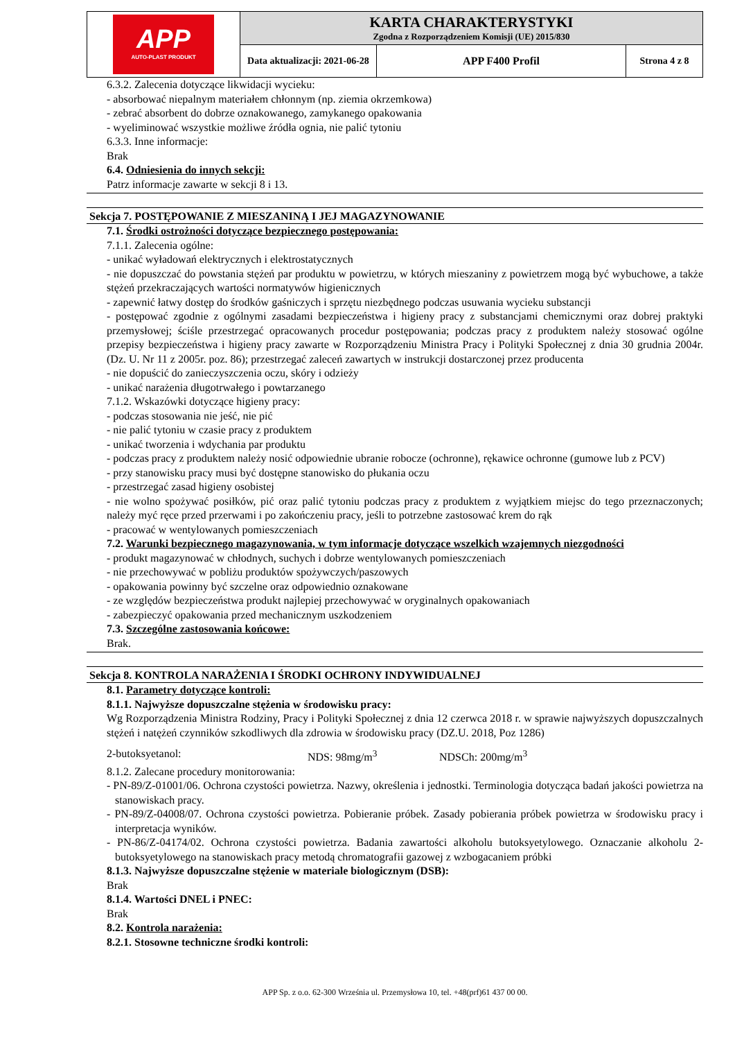| APP AUTO-PLAST PRODUKT | KARTA CHARAKTERYSTYKI Zgodna z Rozporządzeniem Komisji (UE) 2015/830 | | |
| | Data aktualizacji: 2021-06-28 | APP F400 Profil | Strona 4 z 8 |
6.3.2. Zalecenia dotyczące likwidacji wycieku:
- absorbować niepalnym materiałem chłonnym (np. ziemia okrzemkowa)
- zebrać absorbent do dobrze oznakowanego, zamykanego opakowania
- wyeliminować wszystkie możliwe źródła ognia, nie palić tytoniu
6.3.3. Inne informacje:
Brak
6.4. Odniesienia do innych sekcji:
Patrz informacje zawarte w sekcji 8 i 13.
Sekcja 7. POSTĘPOWANIE Z MIESZANINĄ I JEJ MAGAZYNOWANIE
7.1. Środki ostrożności dotyczące bezpiecznego postępowania:
7.1.1. Zalecenia ogólne:
- unikać wyładowań elektrycznych i elektrostatycznych
- nie dopuszczać do powstania stężeń par produktu w powietrzu, w których mieszaniny z powietrzem mogą być wybuchowe, a także stężeń przekraczających wartości normatywów higienicznych
- zapewnić łatwy dostęp do środków gaśniczych i sprzętu niezbędnego podczas usuwania wycieku substancji
- postępować zgodnie z ogólnymi zasadami bezpieczeństwa i higieny pracy z substancjami chemicznymi oraz dobrej praktyki przemysłowej; ściśle przestrzegać opracowanych procedur postępowania; podczas pracy z produktem należy stosować ogólne przepisy bezpieczeństwa i higieny pracy zawarte w Rozporządzeniu Ministra Pracy i Polityki Społecznej z dnia 30 grudnia 2004r. (Dz. U. Nr 11 z 2005r. poz. 86); przestrzegać zaleceń zawartych w instrukcji dostarczonej przez producenta
- nie dopuścić do zanieczyszczenia oczu, skóry i odzieży
- unikać narażenia długotrwałego i powtarzanego
7.1.2. Wskazówki dotyczące higieny pracy:
- podczas stosowania nie jeść, nie pić
- nie palić tytoniu w czasie pracy z produktem
- unikać tworzenia i wdychania par produktu
- podczas pracy z produktem należy nosić odpowiednie ubranie robocze (ochronne), rękawice ochronne (gumowe lub z PCV)
- przy stanowisku pracy musi być dostępne stanowisko do płukania oczu
- przestrzegać zasad higieny osobistej
- nie wolno spożywać posiłków, pić oraz palić tytoniu podczas pracy z produktem z wyjątkiem miejsc do tego przeznaczonych; należy myć ręce przed przerwami i po zakończeniu pracy, jeśli to potrzebne zastosować krem do rąk
- pracować w wentylowanych pomieszczeniach
7.2. Warunki bezpiecznego magazynowania, w tym informacje dotyczące wszelkich wzajemnych niezgodności
- produkt magazynować w chłodnych, suchych i dobrze wentylowanych pomieszczeniach
- nie przechowywać w pobliżu produktów spożywczych/paszowych
- opakowania powinny być szczelne oraz odpowiednio oznakowane
- ze względów bezpieczeństwa produkt najlepiej przechowywać w oryginalnych opakowaniach
- zabezpieczyć opakowania przed mechanicznym uszkodzeniem
7.3. Szczególne zastosowania końcowe:
Brak.
Sekcja 8. KONTROLA NARAŻENIA I ŚRODKI OCHRONY INDYWIDUALNEJ
8.1. Parametry dotyczące kontroli:
8.1.1. Najwyższe dopuszczalne stężenia w środowisku pracy:
Wg Rozporządzenia Ministra Rodziny, Pracy i Polityki Społecznej z dnia 12 czerwca 2018 r. w sprawie najwyższych dopuszczalnych stężeń i natężeń czynników szkodliwych dla zdrowia w środowisku pracy (DZ.U. 2018, Poz 1286)
2-butoksyetanol: NDS: 98mg/m<sup>3</sup> NDSCh: 200mg/m<sup>3</sup>
8.1.2. Zalecane procedury monitorowania:
- PN-89/Z-01001/06. Ochrona czystości powietrza. Nazwy, określenia i jednostki. Terminologia dotycząca badań jakości powietrza na stanowiskach pracy.
- PN-89/Z-04008/07. Ochrona czystości powietrza. Pobieranie próbek. Zasady pobierania próbek powietrza w środowisku pracy i interpretacja wyników.
- PN-86/Z-04174/02. Ochrona czystości powietrza. Badania zawartości alkoholu butoksyetylowego. Oznaczanie alkoholu 2-butoksyetylowego na stanowiskach pracy metodą chromatografii gazowej z wzbogacaniem próbki
8.1.3. Najwyższe dopuszczalne stężenie w materiale biologicznym (DSB):
Brak
8.1.4. Wartości DNEL i PNEC:
Brak
8.2. Kontrola narażenia:
8.2.1. Stosowne techniczne środki kontroli:
APP Sp. z o.o. 62-300 Września ul. Przemysłowa 10, tel. +48(prf)61 437 00 00.